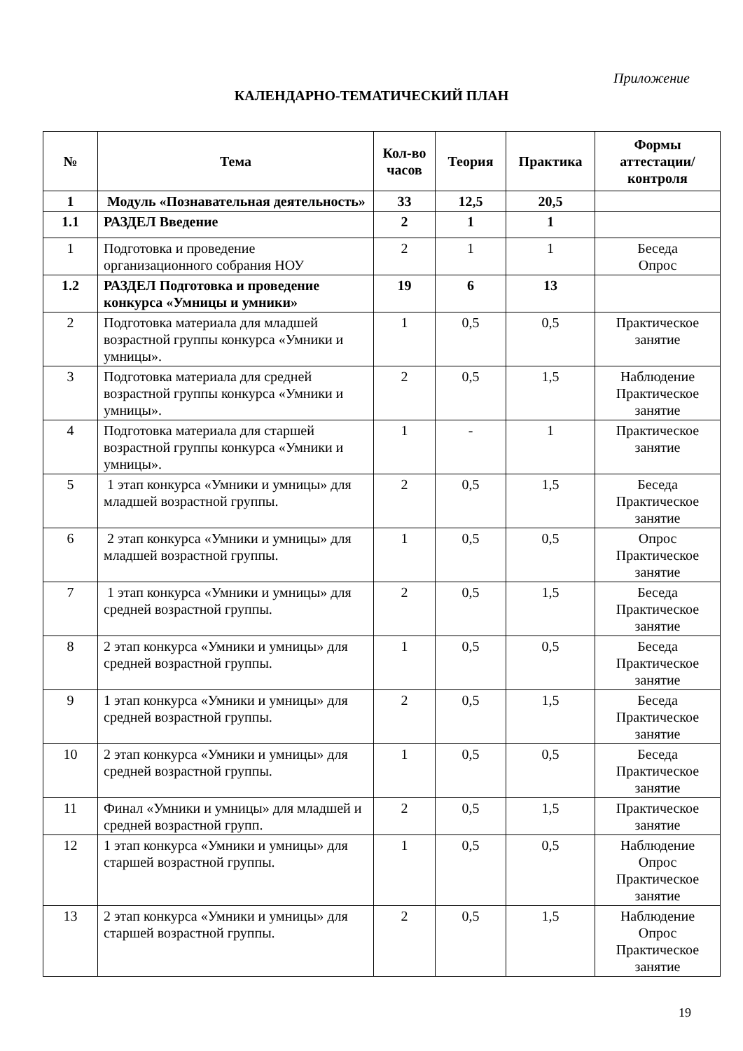Приложение
КАЛЕНДАРНО-ТЕМАТИЧЕСКИЙ ПЛАН
| № | Тема | Кол-во часов | Теория | Практика | Формы аттестации/ контроля |
| --- | --- | --- | --- | --- | --- |
| 1 | Модуль «Познавательная деятельность» | 33 | 12,5 | 20,5 | |
| 1.1 | РАЗДЕЛ Введение | 2 | 1 | 1 | |
| 1 | Подготовка и проведение организационного собрания НОУ | 2 | 1 | 1 | Беседа Опрос |
| 1.2 | РАЗДЕЛ Подготовка и проведение конкурса «Умницы и умники» | 19 | 6 | 13 | |
| 2 | Подготовка материала для младшей возрастной группы конкурса «Умники и умницы». | 1 | 0,5 | 0,5 | Практическое занятие |
| 3 | Подготовка материала для средней возрастной группы конкурса «Умники и умницы». | 2 | 0,5 | 1,5 | Наблюдение Практическое занятие |
| 4 | Подготовка материала для старшей возрастной группы конкурса «Умники и умницы». | 1 | - | 1 | Практическое занятие |
| 5 | 1 этап конкурса «Умники и умницы» для младшей возрастной группы. | 2 | 0,5 | 1,5 | Беседа Практическое занятие |
| 6 | 2 этап конкурса «Умники и умницы» для младшей возрастной группы. | 1 | 0,5 | 0,5 | Опрос Практическое занятие |
| 7 | 1 этап конкурса «Умники и умницы» для средней возрастной группы. | 2 | 0,5 | 1,5 | Беседа Практическое занятие |
| 8 | 2 этап конкурса «Умники и умницы» для средней возрастной группы. | 1 | 0,5 | 0,5 | Беседа Практическое занятие |
| 9 | 1 этап конкурса «Умники и умницы» для средней возрастной группы. | 2 | 0,5 | 1,5 | Беседа Практическое занятие |
| 10 | 2 этап конкурса «Умники и умницы» для средней возрастной группы. | 1 | 0,5 | 0,5 | Беседа Практическое занятие |
| 11 | Финал «Умники и умницы» для младшей и средней возрастной групп. | 2 | 0,5 | 1,5 | Практическое занятие |
| 12 | 1 этап конкурса «Умники и умницы» для старшей возрастной группы. | 1 | 0,5 | 0,5 | Наблюдение Опрос Практическое занятие |
| 13 | 2 этап конкурса «Умники и умницы» для старшей возрастной группы. | 2 | 0,5 | 1,5 | Наблюдение Опрос Практическое занятие |
19